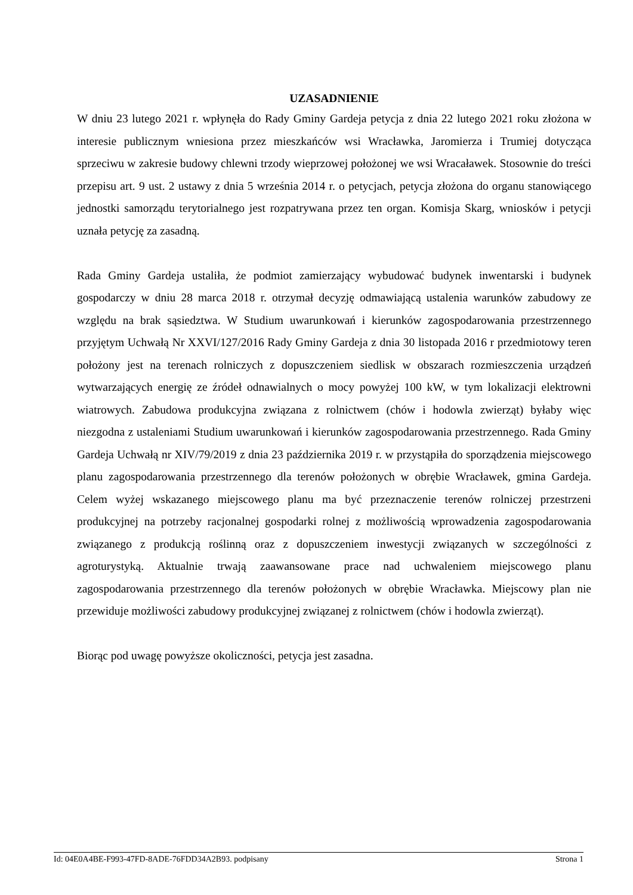UZASADNIENIE
W dniu 23 lutego 2021 r. wpłynęła do Rady Gminy Gardeja petycja z dnia 22 lutego 2021 roku złożona w interesie publicznym wniesiona przez mieszkańców wsi Wracławka, Jaromierza i Trumiej dotycząca sprzeciwu w zakresie budowy chlewni trzody wieprzowej położonej we wsi Wracaławek. Stosownie do treści przepisu art. 9 ust. 2 ustawy z dnia 5 września 2014 r. o petycjach, petycja złożona do organu stanowiącego jednostki samorządu terytorialnego jest rozpatrywana przez ten organ. Komisja Skarg, wniosków i petycji uznała petycję za zasadną.
Rada Gminy Gardeja ustaliła, że podmiot zamierzający wybudować budynek inwentarski i budynek gospodarczy w dniu 28 marca 2018 r. otrzymał decyzję odmawiającą ustalenia warunków zabudowy ze względu na brak sąsiedztwa. W Studium uwarunkowań i kierunków zagospodarowania przestrzennego przyjętym Uchwałą Nr XXVI/127/2016 Rady Gminy Gardeja z dnia 30 listopada 2016 r przedmiotowy teren położony jest na terenach rolniczych z dopuszczeniem siedlisk w obszarach rozmieszczenia urządzeń wytwarzających energię ze źródeł odnawialnych o mocy powyżej 100 kW, w tym lokalizacji elektrowni wiatrowych. Zabudowa produkcyjna związana z rolnictwem (chów i hodowla zwierząt) byłaby więc niezgodna z ustaleniami Studium uwarunkowań i kierunków zagospodarowania przestrzennego. Rada Gminy Gardeja Uchwałą nr XIV/79/2019 z dnia 23 października 2019 r. w przystąpiła do sporządzenia miejscowego planu zagospodarowania przestrzennego dla terenów położonych w obrębie Wracławek, gmina Gardeja. Celem wyżej wskazanego miejscowego planu ma być przeznaczenie terenów rolniczej przestrzeni produkcyjnej na potrzeby racjonalnej gospodarki rolnej z możliwością wprowadzenia zagospodarowania związanego z produkcją roślinną oraz z dopuszczeniem inwestycji związanych w szczególności z agroturystyką. Aktualnie trwają zaawansowane prace nad uchwaleniem miejscowego planu zagospodarowania przestrzennego dla terenów położonych w obrębie Wracławka. Miejscowy plan nie przewiduje możliwości zabudowy produkcyjnej związanej z rolnictwem (chów i hodowla zwierząt).
Biorąc pod uwagę powyższe okoliczności, petycja jest zasadna.
Id: 04E0A4BE-F993-47FD-8ADE-76FDD34A2B93. podpisany Strona 1